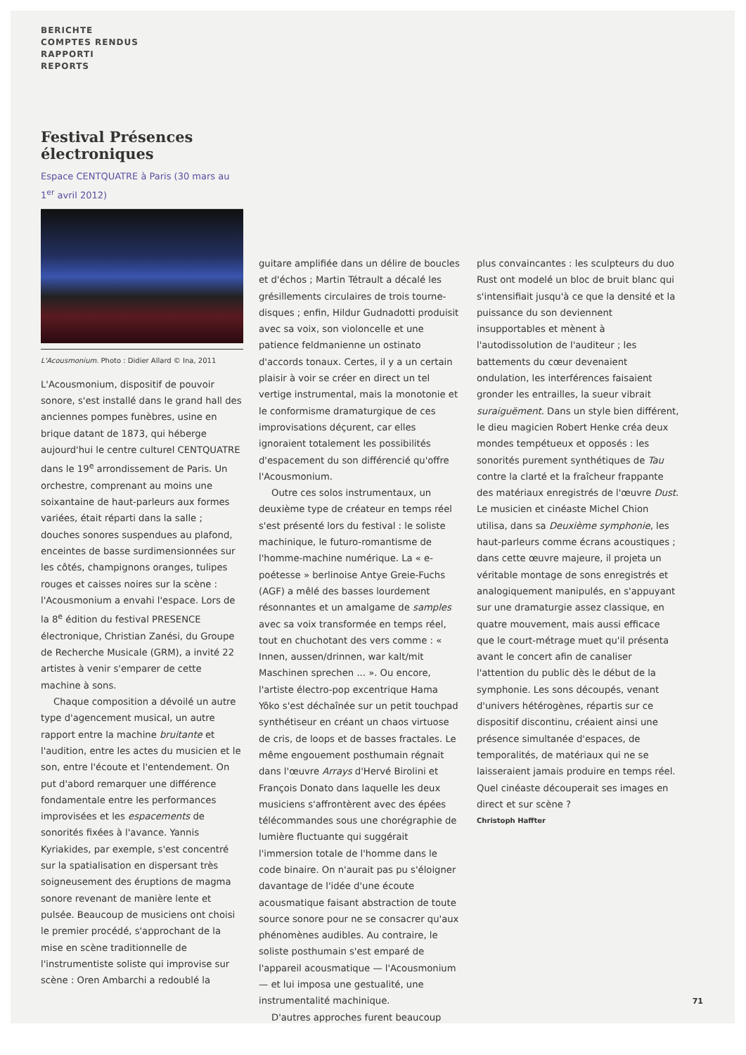BERICHTE
COMPTES RENDUS
RAPPORTI
REPORTS
Festival Présences électroniques
Espace CENTQUATRE à Paris (30 mars au 1<sup>er</sup> avril 2012)
L'Acousmonium. Photo : Didier Allard © Ina, 2011
L'Acousmonium, dispositif de pouvoir sonore, s'est installé dans le grand hall des anciennes pompes funèbres, usine en brique datant de 1873, qui héberge aujourd'hui le centre culturel CENTQUATRE dans le 19<sup>e</sup> arrondissement de Paris. Un orchestre, comprenant au moins une soixantaine de haut-parleurs aux formes variées, était réparti dans la salle ; douches sonores suspendues au plafond, enceintes de basse surdimensionnées sur les côtés, champignons oranges, tulipes rouges et caisses noires sur la scène : l'Acousmonium a envahi l'espace. Lors de la 8<sup>e</sup> édition du festival PRESENCE électronique, Christian Zanési, du Groupe de Recherche Musicale (GRM), a invité 22 artistes à venir s'emparer de cette machine à sons.
Chaque composition a dévoilé un autre type d'agencement musical, un autre rapport entre la machine bruitante et l'audition, entre les actes du musicien et le son, entre l'écoute et l'entendement. On put d'abord remarquer une différence fondamentale entre les performances improvisées et les espacements de sonorités fixées à l'avance. Yannis Kyriakides, par exemple, s'est concentré sur la spatialisation en dispersant très soigneusement des éruptions de magma sonore revenant de manière lente et pulsée. Beaucoup de musiciens ont choisi le premier procédé, s'approchant de la mise en scène traditionnelle de l'instrumentiste soliste qui improvise sur scène : Oren Ambarchi a redoublé la
guitare amplifiée dans un délire de boucles et d'échos ; Martin Tétrault a décalé les grésillements circulaires de trois tourne-disques ; enfin, Hildur Gudnadotti produisit avec sa voix, son violoncelle et une patience feldmanienne un ostinato d'accords tonaux. Certes, il y a un certain plaisir à voir se créer en direct un tel vertige instrumental, mais la monotonie et le conformisme dramaturgique de ces improvisations déçurent, car elles ignoraient totalement les possibilités d'espacement du son différencié qu'offre l'Acousmonium.
Outre ces solos instrumentaux, un deuxième type de créateur en temps réel s'est présenté lors du festival : le soliste machinique, le futuro-romantisme de l'homme-machine numérique. La « e-poétesse » berlinoise Antye Greie-Fuchs (AGF) a mêlé des basses lourdement résonnantes et un amalgame de samples avec sa voix transformée en temps réel, tout en chuchotant des vers comme : « Innen, aussen/drinnen, war kalt/mit Maschinen sprechen ... ». Ou encore, l'artiste électro-pop excentrique Hama Yôko s'est déchaînée sur un petit touchpad synthétiseur en créant un chaos virtuose de cris, de loops et de basses fractales. Le même engouement posthumain régnait dans l'œuvre Arrays d'Hervé Birolini et François Donato dans laquelle les deux musiciens s'affrontèrent avec des épées télécommandes sous une chorégraphie de lumière fluctuante qui suggérait l'immersion totale de l'homme dans le code binaire. On n'aurait pas pu s'éloigner davantage de l'idée d'une écoute acousmatique faisant abstraction de toute source sonore pour ne se consacrer qu'aux phénomènes audibles. Au contraire, le soliste posthumain s'est emparé de l'appareil acousmatique — l'Acousmonium — et lui imposa une gestualité, une instrumentalité machinique.
D'autres approches furent beaucoup
plus convaincantes : les sculpteurs du duo Rust ont modelé un bloc de bruit blanc qui s'intensifiait jusqu'à ce que la densité et la puissance du son deviennent insupportables et mènent à l'autodissolution de l'auditeur ; les battements du cœur devenaient ondulation, les interférences faisaient gronder les entrailles, la sueur vibrait suraiguëment. Dans un style bien différent, le dieu magicien Robert Henke créa deux mondes tempétueux et opposés : les sonorités purement synthétiques de Tau contre la clarté et la fraîcheur frappante des matériaux enregistrés de l'œuvre Dust. Le musicien et cinéaste Michel Chion utilisa, dans sa Deuxième symphonie, les haut-parleurs comme écrans acoustiques ; dans cette œuvre majeure, il projeta un véritable montage de sons enregistrés et analogiquement manipulés, en s'appuyant sur une dramaturgie assez classique, en quatre mouvement, mais aussi efficace que le court-métrage muet qu'il présenta avant le concert afin de canaliser l'attention du public dès le début de la symphonie. Les sons découpés, venant d'univers hétérogènes, répartis sur ce dispositif discontinu, créaient ainsi une présence simultanée d'espaces, de temporalités, de matériaux qui ne se laisseraient jamais produire en temps réel. Quel cinéaste découperait ses images en direct et sur scène ?
Christoph Haffter
71